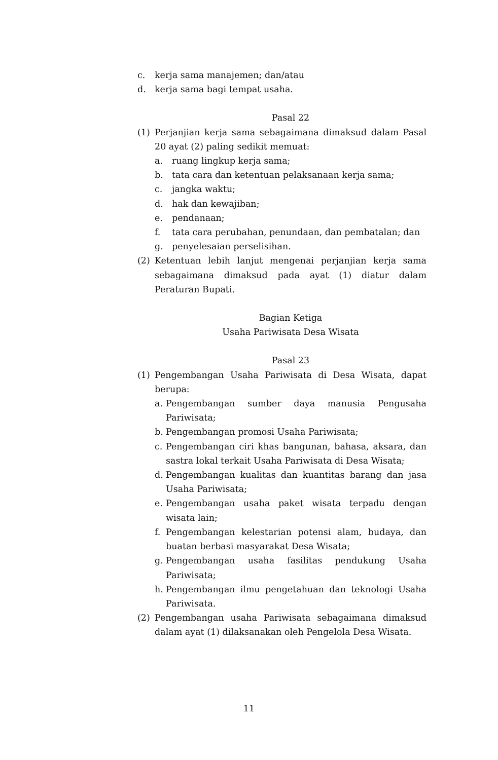c. kerja sama manajemen; dan/atau
d. kerja sama bagi tempat usaha.
Pasal 22
(1) Perjanjian kerja sama sebagaimana dimaksud dalam Pasal 20 ayat (2) paling sedikit memuat:
a. ruang lingkup kerja sama;
b. tata cara dan ketentuan pelaksanaan kerja sama;
c. jangka waktu;
d. hak dan kewajiban;
e. pendanaan;
f. tata cara perubahan, penundaan, dan pembatalan; dan
g. penyelesaian perselisihan.
(2) Ketentuan lebih lanjut mengenai perjanjian kerja sama sebagaimana dimaksud pada ayat (1) diatur dalam Peraturan Bupati.
Bagian Ketiga
Usaha Pariwisata Desa Wisata
Pasal 23
(1) Pengembangan Usaha Pariwisata di Desa Wisata, dapat berupa:
a. Pengembangan sumber daya manusia Pengusaha Pariwisata;
b. Pengembangan promosi Usaha Pariwisata;
c. Pengembangan ciri khas bangunan, bahasa, aksara, dan sastra lokal terkait Usaha Pariwisata di Desa Wisata;
d. Pengembangan kualitas dan kuantitas barang dan jasa Usaha Pariwisata;
e. Pengembangan usaha paket wisata terpadu dengan wisata lain;
f. Pengembangan kelestarian potensi alam, budaya, dan buatan berbasi masyarakat Desa Wisata;
g. Pengembangan usaha fasilitas pendukung Usaha Pariwisata;
h. Pengembangan ilmu pengetahuan dan teknologi Usaha Pariwisata.
(2) Pengembangan usaha Pariwisata sebagaimana dimaksud dalam ayat (1) dilaksanakan oleh Pengelola Desa Wisata.
11